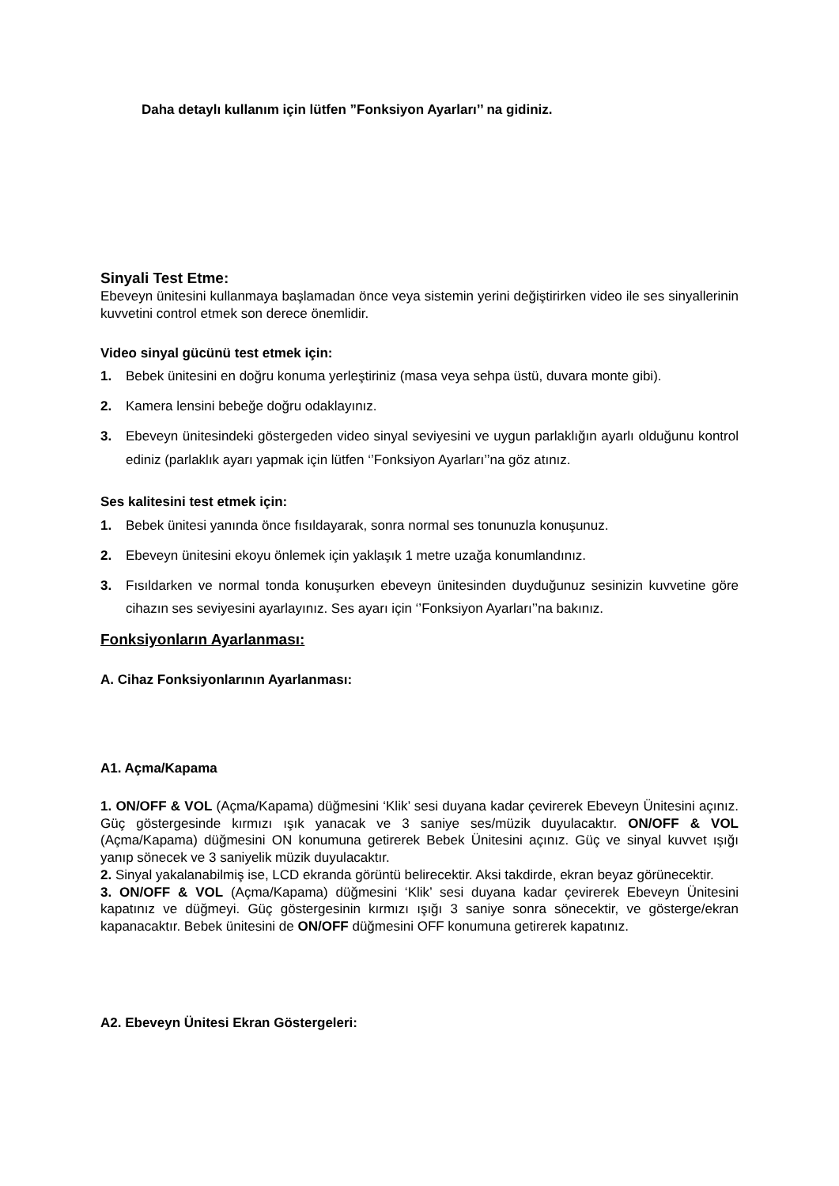Daha detaylı kullanım için lütfen ”Fonksiyon Ayarları’’ na gidiniz.
Sinyali Test Etme:
Ebeveyn ünitesini kullanmaya başlamadan önce veya sistemin yerini değiştirirken video ile ses sinyallerinin kuvvetini control etmek son derece önemlidir.
Video sinyal gücünü test etmek için:
1. Bebek ünitesini en doğru konuma yerleştiriniz (masa veya sehpa üstü, duvara monte gibi).
2. Kamera lensini bebeğe doğru odaklayınız.
3. Ebeveyn ünitesindeki göstergeden video sinyal seviyesini ve uygun parlaklığın ayarlı olduğunu kontrol ediniz (parlaklık ayarı yapmak için lütfen ‘’Fonksiyon Ayarları’’na göz atınız.
Ses kalitesini test etmek için:
1. Bebek ünitesi yanında önce fısıldayarak, sonra normal ses tonunuzla konuşunuz.
2. Ebeveyn ünitesini ekoyu önlemek için yaklaşık 1 metre uzağa konumlandınız.
3. Fısıldarken ve normal tonda konuşurken ebeveyn ünitesinden duyduğunuz sesinizin kuvvetine göre cihazın ses seviyesini ayarlayınız. Ses ayarı için ‘’Fonksiyon Ayarları’’na bakınız.
Fonksiyonların Ayarlanması:
A. Cihaz Fonksiyonlarının Ayarlanması:
A1. Açma/Kapama
1. ON/OFF & VOL (Açma/Kapama) düğmesini ‘Klik’ sesi duyana kadar çevirerek Ebeveyn Ünitesini açınız. Güç göstergesinde kırmızı ışık yanacak ve 3 saniye ses/müzik duyulacaktır. ON/OFF & VOL (Açma/Kapama) düğmesini ON konumuna getirerek Bebek Ünitesini açınız. Güç ve sinyal kuvvet ışığı yanıp sönecek ve 3 saniyelik müzik duyulacaktır.
2. Sinyal yakalanabilmiş ise, LCD ekranda görüntü belirecektir. Aksi takdirde, ekran beyaz görünecektir.
3. ON/OFF & VOL (Açma/Kapama) düğmesini ‘Klik’ sesi duyana kadar çevirerek Ebeveyn Ünitesini kapatınız ve düğmeyi. Güç göstergesinin kırmızı ışığı 3 saniye sonra sönecektir, ve gösterge/ekran kapanacaktır. Bebek ünitesini de ON/OFF düğmesini OFF konumuna getirerek kapatınız.
A2. Ebeveyn Ünitesi Ekran Göstergeleri: